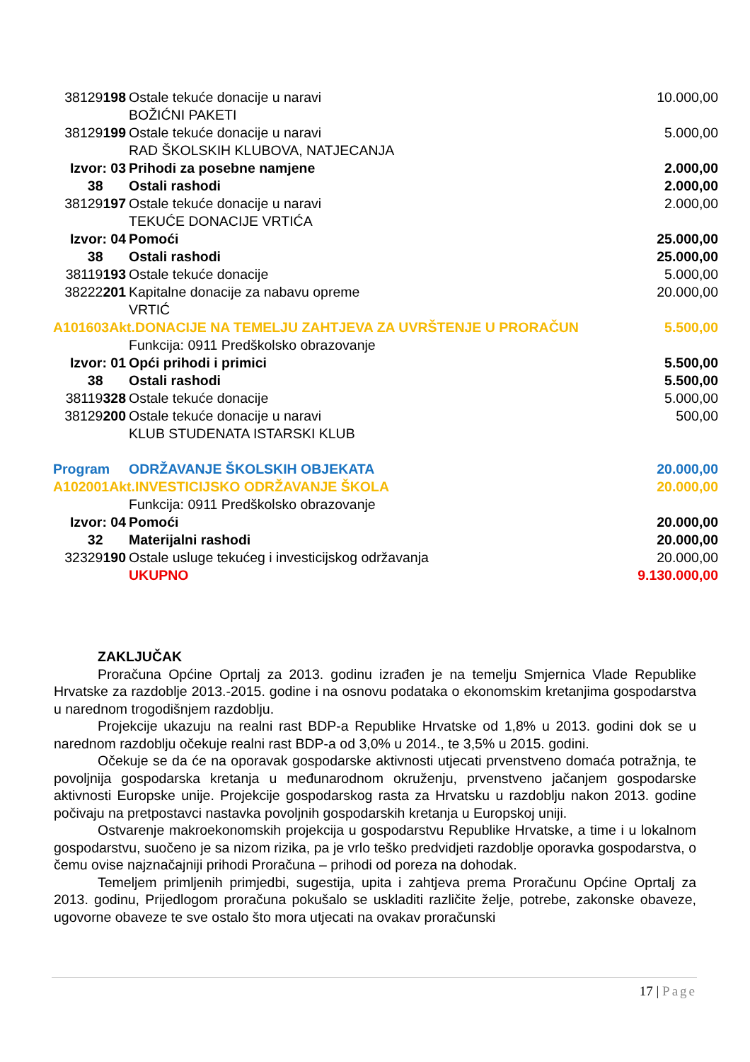| 38129 198 | Ostale tekuće donacije u naravi BOŽIĆNI PAKETI | 10.000,00 |
| 38129 199 | Ostale tekuće donacije u naravi RAD ŠKOLSKIH KLUBOVA, NATJECANJA | 5.000,00 |
| Izvor: 03 | Prihodi za posebne namjene | 2.000,00 |
| 38 | Ostali rashodi | 2.000,00 |
| 38129 197 | Ostale tekuće donacije u naravi TEKUĆE DONACIJE VRTIĆA | 2.000,00 |
| Izvor: 04 | Pomoći | 25.000,00 |
| 38 | Ostali rashodi | 25.000,00 |
| 38119 193 | Ostale tekuće donacije | 5.000,00 |
| 38222 201 | Kapitalne donacije za nabavu opreme VRTIĆ | 20.000,00 |
| A101603Akt.DONACIJE NA TEMELJU ZAHTJEVA ZA UVRŠTENJE U PRORAČUN | | 5.500,00 |
| | Funkcija: 0911 Predškolsko obrazovanje | |
| Izvor: 01 | Opći prihodi i primici | 5.500,00 |
| 38 | Ostali rashodi | 5.500,00 |
| 38119 328 | Ostale tekuće donacije | 5.000,00 |
| 38129 200 | Ostale tekuće donacije u naravi KLUB STUDENATA ISTARSKI KLUB | 500,00 |
| Program | ODRŽAVANJE ŠKOLSKIH OBJEKATA | 20.000,00 |
| A102001Akt.INVESTICIJSKO ODRŽAVANJE ŠKOLA | | 20.000,00 |
| | Funkcija: 0911 Predškolsko obrazovanje | |
| Izvor: 04 | Pomoći | 20.000,00 |
| 32 | Materijalni rashodi | 20.000,00 |
| 32329 190 | Ostale usluge tekućeg i investicijskog održavanja | 20.000,00 |
| | UKUPNO | 9.130.000,00 |
ZAKLJUČAK
Proračuna Općine Oprtalj za 2013. godinu izrađen je na temelju Smjernica Vlade Republike Hrvatske za razdoblje 2013.-2015. godine i na osnovu podataka o ekonomskim kretanjima gospodarstva u narednom trogodišnjem razdoblju.
Projekcije ukazuju na realni rast BDP-a Republike Hrvatske od 1,8% u 2013. godini dok se u narednom razdoblju očekuje realni rast BDP-a od 3,0% u 2014., te 3,5% u 2015. godini.
Očekuje se da će na oporavak gospodarske aktivnosti utjecati prvenstveno domaća potražnja, te povoljnija gospodarska kretanja u međunarodnom okruženju, prvenstveno jačanjem gospodarske aktivnosti Europske unije. Projekcije gospodarskog rasta za Hrvatsku u razdoblju nakon 2013. godine počivaju na pretpostavci nastavka povoljnih gospodarskih kretanja u Europskoj uniji.
Ostvarenje makroekonomskih projekcija u gospodarstvu Republike Hrvatske, a time i u lokalnom gospodarstvu, suočeno je sa nizom rizika, pa je vrlo teško predvidjeti razdoblje oporavka gospodarstva, o čemu ovise najznačajniji prihodi Proračuna – prihodi od poreza na dohodak.
Temeljem primljenih primjedbi, sugestija, upita i zahtjeva prema Proračunu Općine Oprtalj za 2013. godinu, Prijedlogom proračuna pokušalo se uskladiti različite želje, potrebe, zakonske obaveze, ugovorne obaveze te sve ostalo što mora utjecati na ovakav proračunski
17 | Page